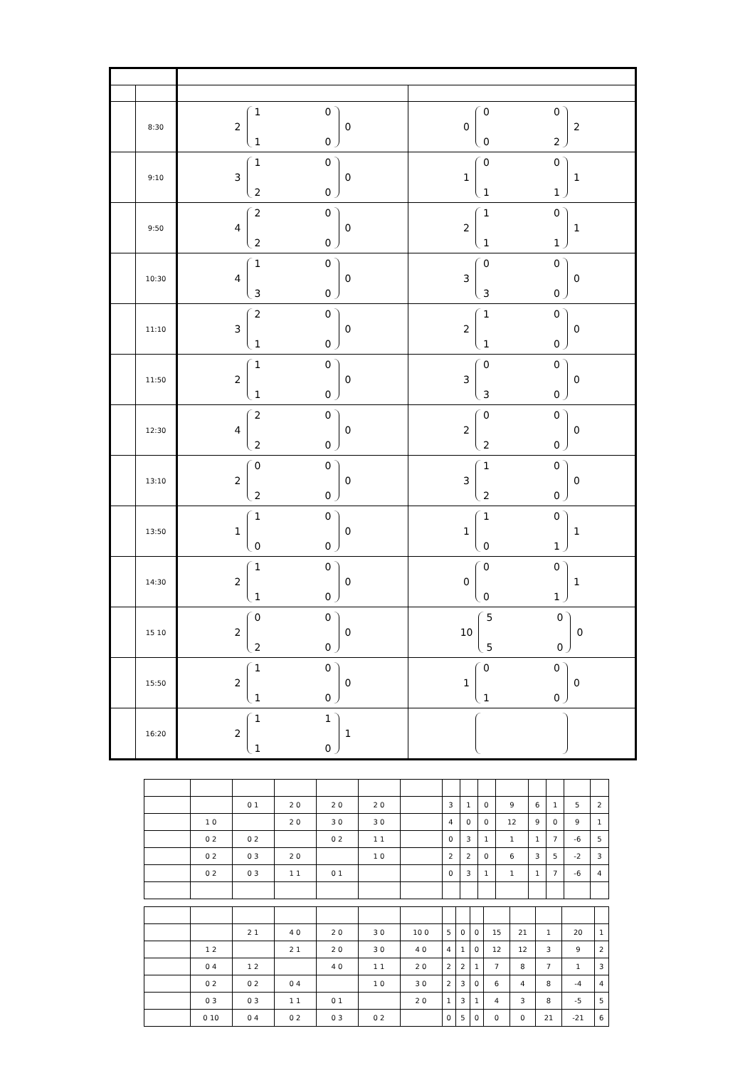| | 8:30 | 2 1 0 1 0 0 | 0 0 0 0 2 2 |
| | 9:10 | 3 1 0 2 0 0 | 1 0 0 1 1 1 |
| | 9:50 | 4 2 0 2 0 0 | 2 1 0 1 1 1 |
| | 10:30 | 4 1 0 3 0 0 | 3 0 0 3 0 0 |
| | 11:10 | 3 2 0 1 0 0 | 2 1 0 1 0 0 |
| | 11:50 | 2 1 0 1 0 0 | 3 0 0 3 0 0 |
| | 12:30 | 4 2 0 2 0 0 | 2 0 0 2 0 0 |
| | 13:10 | 2 0 0 2 0 0 | 3 1 0 2 0 0 |
| | 13:50 | 1 1 0 0 0 0 | 1 1 0 0 1 1 |
| | 14:30 | 2 1 0 1 0 0 | 0 0 0 0 1 1 |
| | 15 10 | 2 0 0 2 0 0 | 10 5 0 5 0 0 |
| | 15:50 | 2 1 0 1 0 0 | 1 0 0 1 0 0 |
| | 16:20 | 2 1 1 1 0 1 | |
| | | 0 1 | 2 0 | 2 0 | 2 0 | | 3 | 1 | 0 | 9 | 6 | 1 | 5 | 2 |
| | 1 0 | | 2 0 | 3 0 | 3 0 | | 4 | 0 | 0 | 12 | 9 | 0 | 9 | 1 |
| | 0 2 | 0 2 | | 0 2 | 1 1 | | 0 | 3 | 1 | 1 | 1 | 7 | -6 | 5 |
| | 0 2 | 0 3 | 2 0 | | 1 0 | | 2 | 2 | 0 | 6 | 3 | 5 | -2 | 3 |
| | 0 2 | 0 3 | 1 1 | 0 1 | | | 0 | 3 | 1 | 1 | 1 | 7 | -6 | 4 |
| | | 2 1 | 4 0 | 2 0 | 3 0 | 10 0 | 5 | 0 | 0 | 15 | 21 | 1 | 20 | 1 |
| | 1 2 | | 2 1 | 2 0 | 3 0 | 4 0 | 4 | 1 | 0 | 12 | 12 | 3 | 9 | 2 |
| | 0 4 | 1 2 | | 4 0 | 1 1 | 2 0 | 2 | 2 | 1 | 7 | 8 | 7 | 1 | 3 |
| | 0 2 | 0 2 | 0 4 | | 1 0 | 3 0 | 2 | 3 | 0 | 6 | 4 | 8 | -4 | 4 |
| | 0 3 | 0 3 | 1 1 | 0 1 | | 2 0 | 1 | 3 | 1 | 4 | 3 | 8 | -5 | 5 |
| | 0 10 | 0 4 | 0 2 | 0 3 | 0 2 | | 0 | 5 | 0 | 0 | 0 | 21 | -21 | 6 |